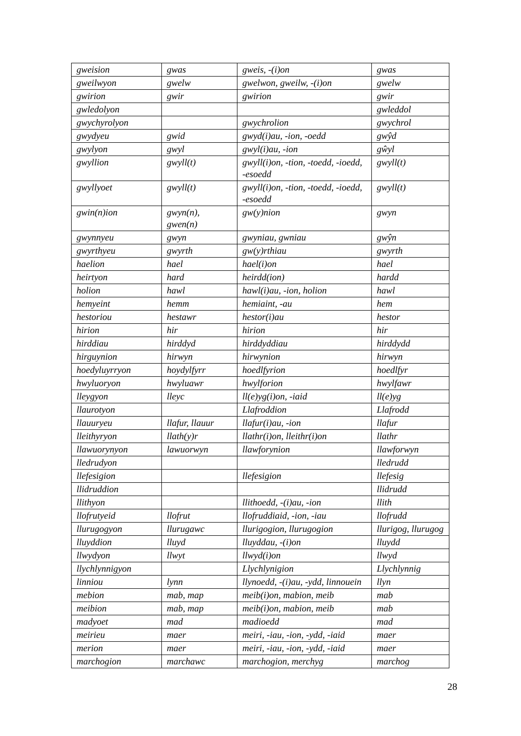| gweision | gwas | gweis, -(i)on | gwas |
| gweilwyon | gwelw | gwelwon, gweilw, -(i)on | gwelw |
| gwirion | gwir | gwirion | gwir |
| gwledolyon | | | gwleddol |
| gwychyrolyon | | gwychrolion | gwychrol |
| gwydyeu | gwid | gwyd(i)au, -ion, -oedd | gwŷd |
| gwylyon | gwyl | gwyl(i)au, -ion | gŵyl |
| gwyllion | gwyll(t) | gwyll(i)on, -tion, -toedd, -ioedd, -esoedd | gwyll(t) |
| gwyllyoet | gwyll(t) | gwyll(i)on, -tion, -toedd, -ioedd, -esoedd | gwyll(t) |
| gwin(n)ion | gwyn(n), gwen(n) | gw(y)nion | gwyn |
| gwynnyeu | gwyn | gwyniau, gwniau | gwŷn |
| gwyrthyeu | gwyrth | gw(y)rthiau | gwyrth |
| haelion | hael | hael(i)on | hael |
| heirtyon | hard | heirdd(ion) | hardd |
| holion | hawl | hawl(i)au, -ion, holion | hawl |
| hemyeint | hemm | hemiaint, -au | hem |
| hestoriou | hestawr | hestor(i)au | hestor |
| hirion | hir | hirion | hir |
| hirddiau | hirddyd | hirddyddiau | hirddydd |
| hirguynion | hirwyn | hirwynion | hirwyn |
| hoedyluyrryon | hoydylfyrr | hoedlfyrion | hoedlfyr |
| hwyluoryon | hwyluawr | hwylforion | hwylfawr |
| lleygyon | lleyc | ll(e)yg(i)on, -iaid | ll(e)yg |
| llaurotyon | | Llafroddion | Llafrodd |
| llauuryeu | llafur, llauur | llafur(i)au, -ion | llafur |
| lleithyryon | llath(y)r | llathr(i)on, lleithr(i)on | llathr |
| llawuorynyon | lawuorwyn | llawforynion | llawforwyn |
| lledrudyon | | | lledrudd |
| llefesigion | | llefesigion | llefesig |
| llidruddion | | | llidrudd |
| llithyon | | llithoedd, -(i)au, -ion | llith |
| llofrutyeid | llofrut | llofruddiaid, -ion, -iau | llofrudd |
| llurugogyon | llurugawc | llurigogion, llurugogion | llurigog, llurugog |
| lluyddion | lluyd | lluyddau, -(i)on | lluydd |
| llwydyon | llwyt | llwyd(i)on | llwyd |
| llychlynnigyon | | Llychlynigion | Llychlynnig |
| linniou | lynn | llynoedd, -(i)au, -ydd, linnouein | llyn |
| mebion | mab, map | meib(i)on, mabion, meib | mab |
| meibion | mab, map | meib(i)on, mabion, meib | mab |
| madyoet | mad | madioedd | mad |
| meirieu | maer | meiri, -iau, -ion, -ydd, -iaid | maer |
| merion | maer | meiri, -iau, -ion, -ydd, -iaid | maer |
| marchogion | marchawc | marchogion, merchyg | marchog |
28